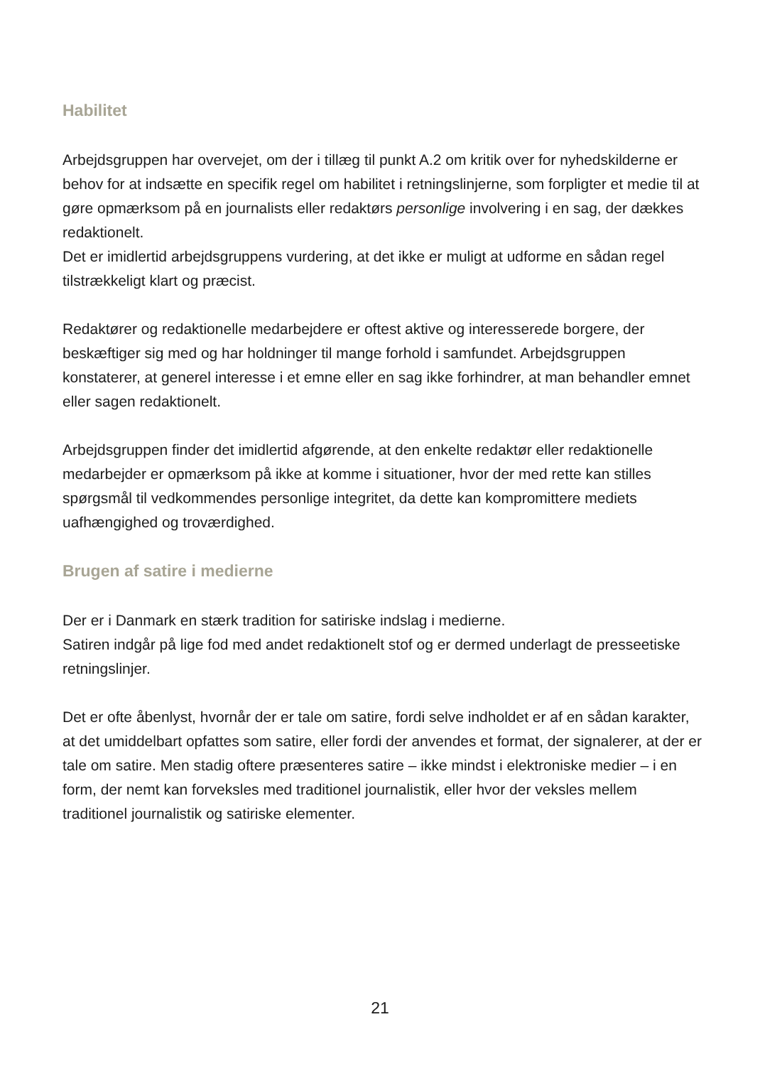Habilitet
Arbejdsgruppen har overvejet, om der i tillæg til punkt A.2 om kritik over for nyhedskilderne er behov for at indsætte en specifik regel om habilitet i retningslinjerne, som forpligter et medie til at gøre opmærksom på en journalists eller redaktørs personlige involvering i en sag, der dækkes redaktionelt.
Det er imidlertid arbejdsgruppens vurdering, at det ikke er muligt at udforme en sådan regel tilstrækkeligt klart og præcist.
Redaktører og redaktionelle medarbejdere er oftest aktive og interesserede borgere, der beskæftiger sig med og har holdninger til mange forhold i samfundet. Arbejdsgruppen konstaterer, at generel interesse i et emne eller en sag ikke forhindrer, at man behandler emnet eller sagen redaktionelt.
Arbejdsgruppen finder det imidlertid afgørende, at den enkelte redaktør eller redaktionelle medarbejder er opmærksom på ikke at komme i situationer, hvor der med rette kan stilles spørgsmål til vedkommendes personlige integritet, da dette kan kompromittere mediets uafhængighed og troværdighed.
Brugen af satire i medierne
Der er i Danmark en stærk tradition for satiriske indslag i medierne.
Satiren indgår på lige fod med andet redaktionelt stof og er dermed underlagt de presseetiske retningslinjer.
Det er ofte åbenlyst, hvornår der er tale om satire, fordi selve indholdet er af en sådan karakter, at det umiddelbart opfattes som satire, eller fordi der anvendes et format, der signalerer, at der er tale om satire. Men stadig oftere præsenteres satire – ikke mindst i elektroniske medier – i en form, der nemt kan forveksles med traditionel journalistik, eller hvor der veksles mellem traditionel journalistik og satiriske elementer.
21